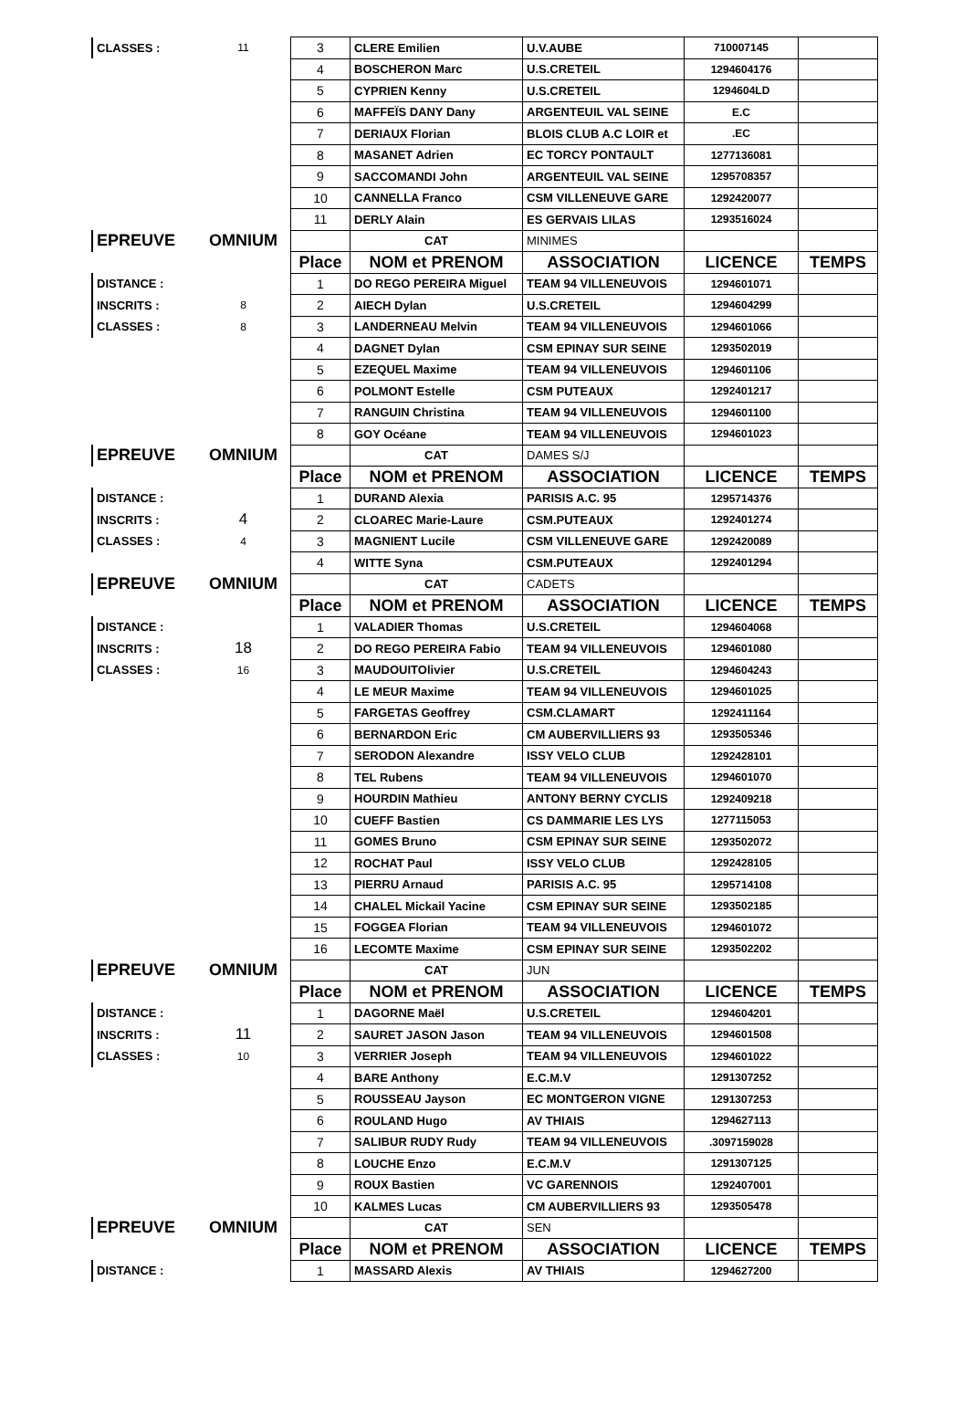| CLASSES : | 11 | 3 | CLERE Emilien | U.V.AUBE | 710007145 | |
| | | 4 | BOSCHERON Marc | U.S.CRETEIL | 1294604176 | |
| | | 5 | CYPRIEN Kenny | U.S.CRETEIL | 1294604LD | |
| | | 6 | MAFFEÏS DANY Dany | ARGENTEUIL VAL SEINE | E.C | |
| | | 7 | DERIAUX Florian | BLOIS CLUB A.C LOIR et | .EC | |
| | | 8 | MASANET Adrien | EC TORCY PONTAULT | 1277136081 | |
| | | 9 | SACCOMANDI John | ARGENTEUIL VAL SEINE | 1295708357 | |
| | | 10 | CANNELLA Franco | CSM VILLENEUVE GARE | 1292420077 | |
| | | 11 | DERLY Alain | ES GERVAIS LILAS | 1293516024 | |
| EPREUVE | OMNIUM | | CAT | MINIMES | | |
| | | Place | NOM et PRENOM | ASSOCIATION | LICENCE | TEMPS |
| DISTANCE : | | 1 | DO REGO PEREIRA Miguel | TEAM 94 VILLENEUVOIS | 1294601071 | |
| INSCRITS : | 8 | 2 | AIECH Dylan | U.S.CRETEIL | 1294604299 | |
| CLASSES : | 8 | 3 | LANDERNEAU Melvin | TEAM 94 VILLENEUVOIS | 1294601066 | |
| | | 4 | DAGNET Dylan | CSM EPINAY SUR SEINE | 1293502019 | |
| | | 5 | EZEQUEL Maxime | TEAM 94 VILLENEUVOIS | 1294601106 | |
| | | 6 | POLMONT Estelle | CSM PUTEAUX | 1292401217 | |
| | | 7 | RANGUIN Christina | TEAM 94 VILLENEUVOIS | 1294601100 | |
| | | 8 | GOY Océane | TEAM 94 VILLENEUVOIS | 1294601023 | |
| EPREUVE | OMNIUM | | CAT | DAMES S/J | | |
| | | Place | NOM et PRENOM | ASSOCIATION | LICENCE | TEMPS |
| DISTANCE : | | 1 | DURAND Alexia | PARISIS A.C. 95 | 1295714376 | |
| INSCRITS : | 4 | 2 | CLOAREC Marie-Laure | CSM.PUTEAUX | 1292401274 | |
| CLASSES : | 4 | 3 | MAGNIENT Lucile | CSM VILLENEUVE GARE | 1292420089 | |
| | | 4 | WITTE Syna | CSM.PUTEAUX | 1292401294 | |
| EPREUVE | OMNIUM | | CAT | CADETS | | |
| | | Place | NOM et PRENOM | ASSOCIATION | LICENCE | TEMPS |
| DISTANCE : | | 1 | VALADIER Thomas | U.S.CRETEIL | 1294604068 | |
| INSCRITS : | 18 | 2 | DO REGO PEREIRA Fabio | TEAM 94 VILLENEUVOIS | 1294601080 | |
| CLASSES : | 16 | 3 | MAUDOUITOlivier | U.S.CRETEIL | 1294604243 | |
| | | 4 | LE MEUR Maxime | TEAM 94 VILLENEUVOIS | 1294601025 | |
| | | 5 | FARGETAS Geoffrey | CSM.CLAMART | 1292411164 | |
| | | 6 | BERNARDON Eric | CM AUBERVILLIERS 93 | 1293505346 | |
| | | 7 | SERODON Alexandre | ISSY VELO CLUB | 1292428101 | |
| | | 8 | TEL Rubens | TEAM 94 VILLENEUVOIS | 1294601070 | |
| | | 9 | HOURDIN Mathieu | ANTONY BERNY CYCLIS | 1292409218 | |
| | | 10 | CUEFF Bastien | CS DAMMARIE LES LYS | 1277115053 | |
| | | 11 | GOMES Bruno | CSM EPINAY SUR SEINE | 1293502072 | |
| | | 12 | ROCHAT Paul | ISSY VELO CLUB | 1292428105 | |
| | | 13 | PIERRU Arnaud | PARISIS A.C. 95 | 1295714108 | |
| | | 14 | CHALEL Mickail Yacine | CSM EPINAY SUR SEINE | 1293502185 | |
| | | 15 | FOGGEA Florian | TEAM 94 VILLENEUVOIS | 1294601072 | |
| | | 16 | LECOMTE Maxime | CSM EPINAY SUR SEINE | 1293502202 | |
| EPREUVE | OMNIUM | | CAT | JUN | | |
| | | Place | NOM et PRENOM | ASSOCIATION | LICENCE | TEMPS |
| DISTANCE : | | 1 | DAGORNE Maël | U.S.CRETEIL | 1294604201 | |
| INSCRITS : | 11 | 2 | SAURET JASON Jason | TEAM 94 VILLENEUVOIS | 1294601508 | |
| CLASSES : | 10 | 3 | VERRIER Joseph | TEAM 94 VILLENEUVOIS | 1294601022 | |
| | | 4 | BARE Anthony | E.C.M.V | 1291307252 | |
| | | 5 | ROUSSEAU Jayson | EC MONTGERON VIGNE | 1291307253 | |
| | | 6 | ROULAND Hugo | AV THIAIS | 1294627113 | |
| | | 7 | SALIBUR RUDY Rudy | TEAM 94 VILLENEUVOIS | .3097159028 | |
| | | 8 | LOUCHE Enzo | E.C.M.V | 1291307125 | |
| | | 9 | ROUX Bastien | VC GARENNOIS | 1292407001 | |
| | | 10 | KALMES Lucas | CM AUBERVILLIERS 93 | 1293505478 | |
| EPREUVE | OMNIUM | | CAT | SEN | | |
| | | Place | NOM et PRENOM | ASSOCIATION | LICENCE | TEMPS |
| DISTANCE : | | 1 | MASSARD Alexis | AV THIAIS | 1294627200 | |